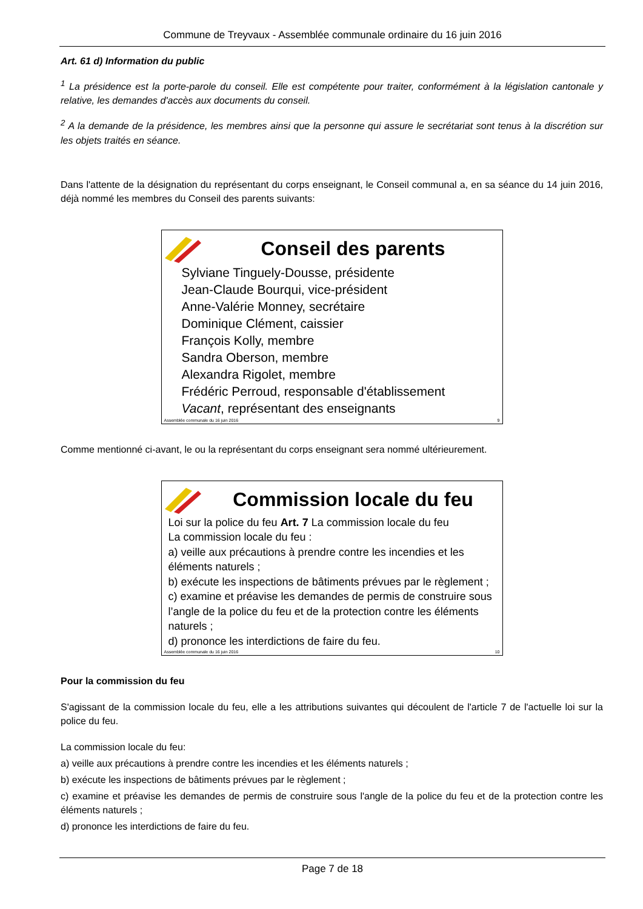Commune de Treyvaux - Assemblée communale ordinaire du 16 juin 2016
Art. 61 d) Information du public
<sup>1</sup> La présidence est la porte-parole du conseil. Elle est compétente pour traiter, conformément à la législation cantonale y relative, les demandes d'accès aux documents du conseil.
<sup>2</sup> A la demande de la présidence, les membres ainsi que la personne qui assure le secrétariat sont tenus à la discrétion sur les objets traités en séance.
Dans l'attente de la désignation du représentant du corps enseignant, le Conseil communal a, en sa séance du 14 juin 2016, déjà nommé les membres du Conseil des parents suivants:
Conseil des parents
Sylviane Tinguely-Dousse, présidente
Jean-Claude Bourqui, vice-président
Anne-Valérie Monney, secrétaire
Dominique Clément, caissier
François Kolly, membre
Sandra Oberson, membre
Alexandra Rigolet, membre
Frédéric Perroud, responsable d'établissement
Vacant, représentant des enseignants
Assemblée communale du 16 juin 2016 9
Comme mentionné ci-avant, le ou la représentant du corps enseignant sera nommé ultérieurement.
Commission locale du feu
Loi sur la police du feu Art. 7 La commission locale du feu
La commission locale du feu :
a) veille aux précautions à prendre contre les incendies et les éléments naturels ;
b) exécute les inspections de bâtiments prévues par le règlement ;
c) examine et préavise les demandes de permis de construire sous l’angle de la police du feu et de la protection contre les éléments naturels ;
d) prononce les interdictions de faire du feu.
Assemblée communale du 16 juin 2016 10
Pour la commission du feu
S'agissant de la commission locale du feu, elle a les attributions suivantes qui découlent de l'article 7 de l'actuelle loi sur la police du feu.
La commission locale du feu:
a) veille aux précautions à prendre contre les incendies et les éléments naturels ;
b) exécute les inspections de bâtiments prévues par le règlement ;
c) examine et préavise les demandes de permis de construire sous l'angle de la police du feu et de la protection contre les éléments naturels ;
d) prononce les interdictions de faire du feu.
Page 7 de 18